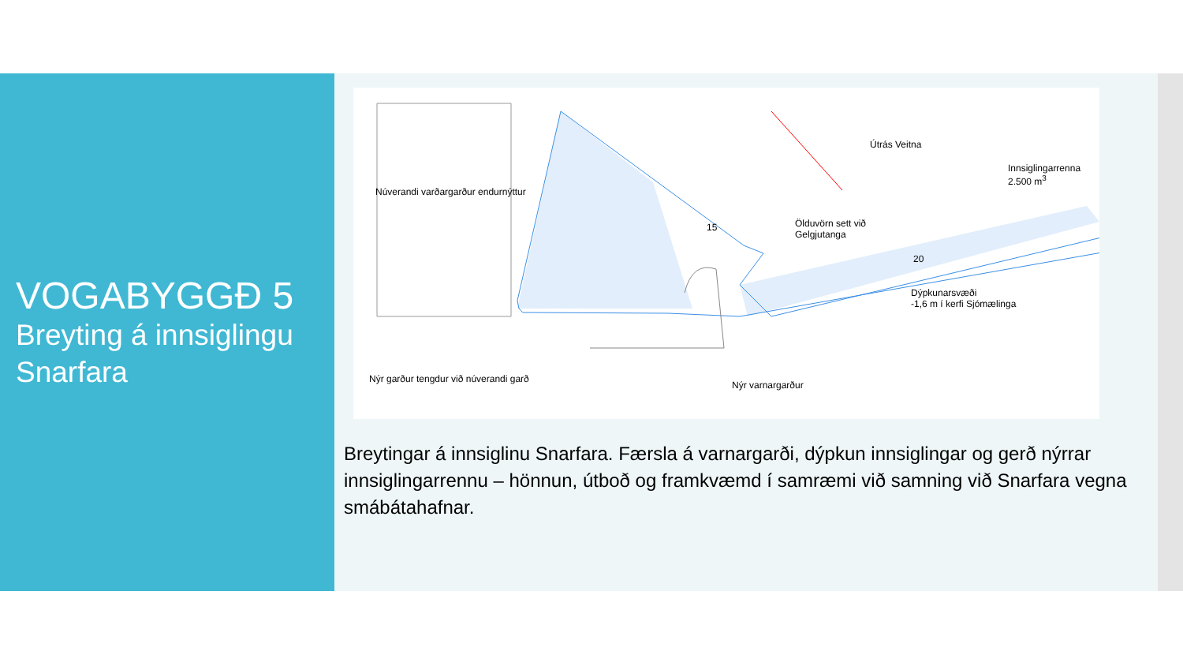VOGABYGGÐ 5
Breyting á innsiglingu Snarfara
Núverandi varðargarður endurnýttur
Útrás Veitna
Innsiglingarrenna
2.500 m<sup>3</sup>
Ölduvörn sett við
Gelgjutanga
Dýpkunarsvæði
-1,6 m í kerfi Sjómælinga
Nýr garður tengdur við núverandi garð
Nýr varnargarður
15
20
Breytingar á innsiglinu Snarfara. Færsla á varnargarði, dýpkun innsiglingar og gerð nýrrar innsiglingarrennu – hönnun, útboð og framkvæmd í samræmi við samning við Snarfara vegna smábátahafnar.